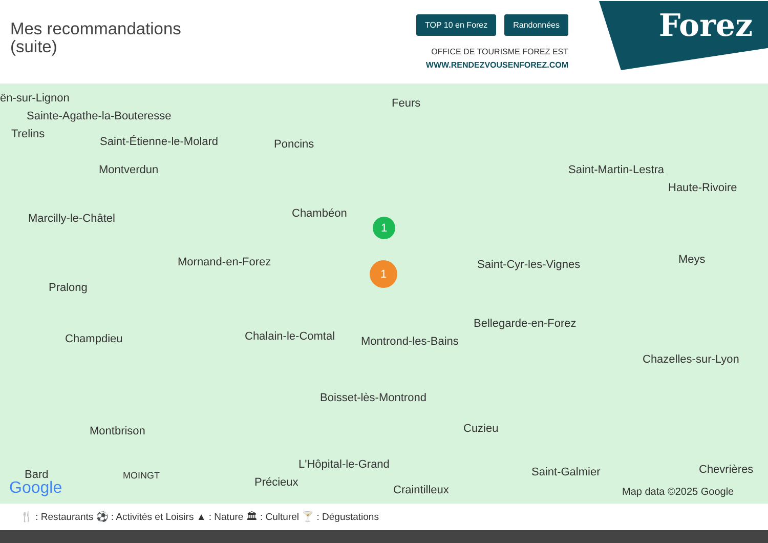Mes recommandations
(suite)
TOP 10 en Forez Randonnées
OFFICE DE TOURISME FOREZ EST
WWW.RENDEZVOUSENFOREZ.COM
Forez
ën-sur-Lignon
Sainte-Agathe-la-Bouteresse
Trelins
Saint-Étienne-le-Molard Poncins
Feurs
Saint-Martin-Lestra
Haute-Rivoire
Montverdun
Chambéon Marcilly-le-Châtel
Mornand-en-Forez Saint-Cyr-les-Vignes Meys
Pralong
Bellegarde-en-Forez
Champdieu Chalain-le-Comtal Montrond-les-Bains
Chazelles-sur-Lyon
Boisset-lès-Montrond
Cuzieu Montbrison
L'Hôpital-le-Grand
Saint-Galmier Chevrières Bard MOINGT Précieux
Craintilleux Google Map data ©2025 Google
1
1
🍴 : Restaurants ⚽ : Activités et Loisirs ▲ : Nature 🏛 : Culturel 🍸 : Dégustations